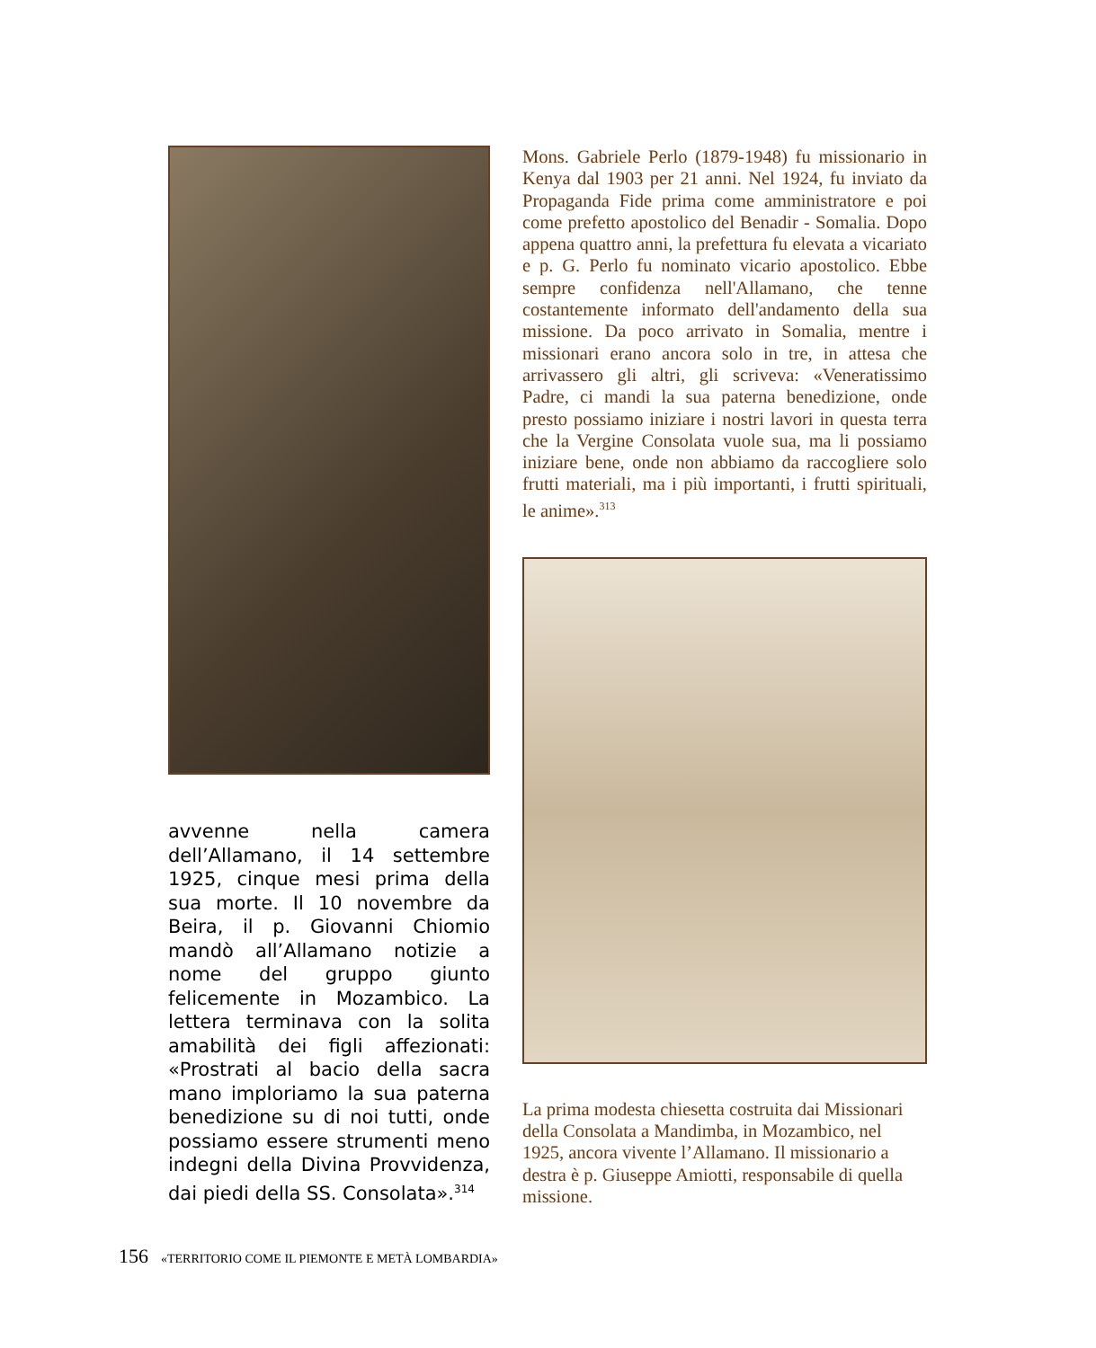avvenne nella camera dell’Allamano, il 14 settembre 1925, cinque mesi prima della sua morte. Il 10 novembre da Beira, il p. Giovanni Chiomio mandò all’Allamano notizie a nome del gruppo giunto felicemente in Mozambico. La lettera terminava con la solita amabilità dei figli affezionati: «Prostrati al bacio della sacra mano imploriamo la sua paterna benedizione su di noi tutti, onde possiamo essere strumenti meno indegni della Divina Provvidenza, dai piedi della SS. Consolata».<sup>314</sup>
Mons. Gabriele Perlo (1879-1948) fu missionario in Kenya dal 1903 per 21 anni. Nel 1924, fu inviato da Propaganda Fide prima come amministratore e poi come prefetto apostolico del Benadir - Somalia. Dopo appena quattro anni, la prefettura fu elevata a vicariato e p. G. Perlo fu nominato vicario apostolico. Ebbe sempre confidenza nell'Allamano, che tenne costantemente informato dell'andamento della sua missione. Da poco arrivato in Somalia, mentre i missionari erano ancora solo in tre, in attesa che arrivassero gli altri, gli scriveva: «Veneratissimo Padre, ci mandi la sua paterna benedizione, onde presto possiamo iniziare i nostri lavori in questa terra che la Vergine Consolata vuole sua, ma li possiamo iniziare bene, onde non abbiamo da raccogliere solo frutti materiali, ma i più importanti, i frutti spirituali, le anime».<sup>313</sup>
La prima modesta chiesetta costruita dai Missionari della Consolata a Mandimba, in Mozambico, nel 1925, ancora vivente l’Allamano. Il missionario a destra è p. Giuseppe Amiotti, responsabile di quella missione.
156 «TERRITORIO COME IL PIEMONTE E METÀ LOMBARDIA»